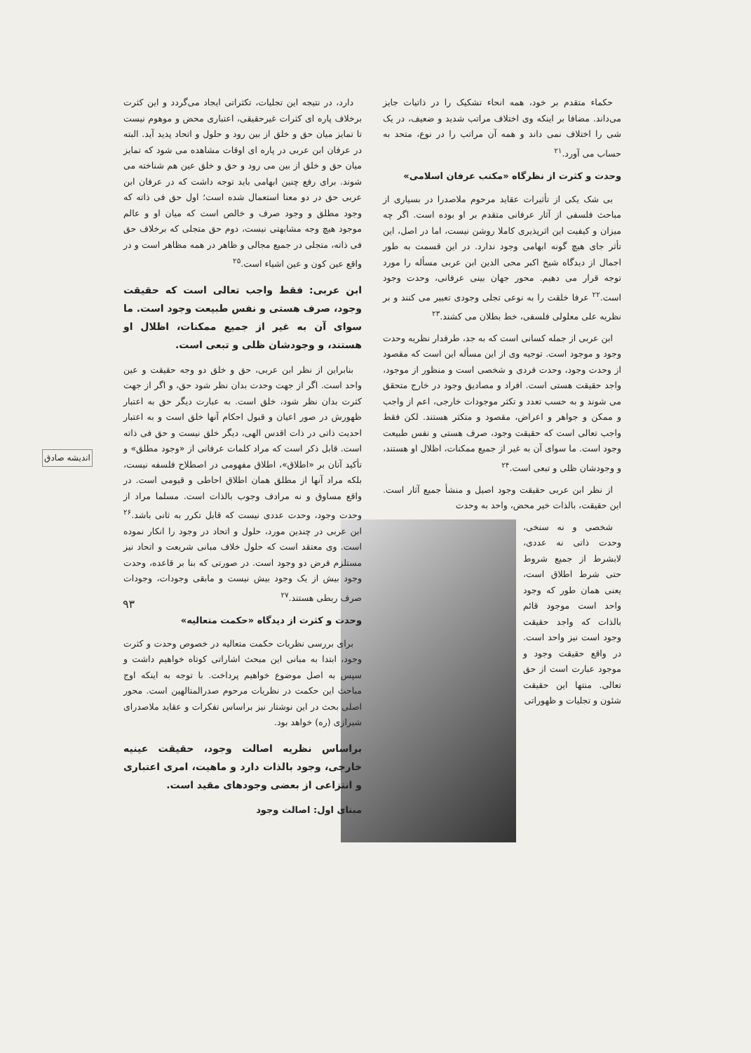حکماء متقدم بر خود، همه انحاء تشکیک را در ذاتیات جایز می‌داند. مضافا بر اینکه وی اختلاف مراتب شدید و ضعیف، در یک شی را اختلاف نمی داند و همه آن مراتب را در نوع، متحد به حساب می آورد.<sup>۲۱</sup>
وحدت و کثرت از نظرگاه «مکتب عرفان اسلامی»
بی شک یکی از تأثیرات عقاید مرحوم ملاصدرا در بسیاری از مباحث فلسفی از آثار عرفانی متقدم بر او بوده است. اگر چه میزان و کیفیت این اثرپذیری کاملا روشن نیست، اما در اصل، این تأثر جای هیچ گونه ابهامی وجود ندارد. در این قسمت به طور اجمال از دیدگاه شیخ اکبر محی الدین ابن عربی مسأله را مورد توجه قرار می دهیم. محور جهان بینی عرفانی، وحدت وجود است.<sup>۲۲</sup> عرفا خلقت را به نوعی تجلی وجودی تعبیر می کنند و بر نظریه علی معلولی فلسفی، خط بطلان می کشند.<sup>۲۳</sup>
ابن عربی از جمله کسانی است که به جد، طرفدار نظریه وحدت وجود و موجود است. توجیه وی از این مسأله این است که مقصود از وحدت وجود، وحدت فردی و شخصی است و منظور از موجود، واجد حقیقت هستی است. افراد و مصادیق وجود در خارج متحقق می شوند و به حسب تعدد و تکثر موجودات خارجی، اعم از واجب و ممکن و جواهر و اعراض، مقصود و متکثر هستند. لکن فقط واجب تعالی است که حقیقت وجود، صرف هستی و نفس طبیعت وجود است. ما سوای آن به غیر از جمیع ممکنات، اظلال او هستند، و وجودشان ظلی و تبعی است.<sup>۲۴</sup>
از نظر ابن عربی حقیقت وجود اصیل و منشأ جمیع آثار است. این حقیقت، بالذات خیر محض، واحد به وحدت
شخصی و نه سنخی، وحدت ذاتی نه عددی، لابشرط از جمیع شروط حتی شرط اطلاق است، یعنی همان طور که وجود واحد است موجود قائم بالذات که واجد حقیقت وجود است نیز واحد است. در واقع حقیقت وجود و موجود عبارت است از حق تعالی. منتها این حقیقت شئون و تجلیات و ظهوراتی
دارد، در نتیجه این تجلیات، تکثراتی ایجاد می‌گردد و این کثرت برخلاف پاره ای کثرات غیرحقیقی، اعتباری محض و موهوم نیست تا تمایز میان حق و خلق از بین رود و حلول و اتحاد پدید آید. البته در عرفان ابن عربی در پاره ای اوقات مشاهده می شود که تمایز میان حق و خلق از بین می رود و حق و خلق عین هم شناخته می شوند. برای رفع چنین ابهامی باید توجه داشت که در عرفان ابن عربی حق در دو معنا استعمال شده است؛ اول حق فی ذاته که وجود مطلق و وجود صرف و خالص است که میان او و عالم موجود هیچ وجه مشابهتی نیست، دوم حق متجلی که برخلاف حق فی ذاته، متجلی در جمیع مجالی و ظاهر در همه مظاهر است و در واقع عین کون و عین اشیاء است.<sup>۲۵</sup>
ابن عربی: فقط واجب تعالی است که حقیقت وجود، صرف هستی و نفس طبیعت وجود است. ما سوای آن به غیر از جمیع ممکنات، اظلال او هستند، و وجودشان ظلی و تبعی است.
بنابراین از نظر ابن عربی، حق و خلق دو وجه حقیقت و عین واحد است. اگر از جهت وحدت بدان نظر شود حق، و اگر از جهت کثرت بدان نظر شود، خلق است. به عبارت دیگر حق به اعتبار ظهورش در صور اعیان و قبول احکام آنها خلق است و به اعتبار احدیت ذاتی در ذات اقدس الهی، دیگر خلق نیست و حق فی ذاته است. قابل ذکر است که مراد کلمات عرفانی از «وجود مطلق» و تأکید آنان بر «اطلاق»، اطلاق مفهومی در اصطلاح فلسفه نیست، بلکه مراد آنها از مطلق همان اطلاق احاطی و قیومی است. در واقع مساوق و نه مرادف وجوب بالذات است. مسلما مراد از وحدت وجود، وحدت عددی نیست که قابل تکرر به ثانی باشد.<sup>۲۶</sup> ابن عربی در چندین مورد، حلول و اتحاد در وجود را انکار نموده است. وی معتقد است که حلول خلاف مبانی شریعت و اتحاد نیز مستلزم فرض دو وجود است. در صورتی که بنا بر قاعده، وحدت وجود بیش از یک وجود بیش نیست و مابقی وجودات، وجودات صرف ربطی هستند.<sup>۲۷</sup>
وحدت و کثرت از دیدگاه «حکمت متعالیه»
برای بررسی نظریات حکمت متعالیه در خصوص وحدت و کثرت وجود، ابتدا به مبانی این مبحث اشاراتی کوتاه خواهیم داشت و سپس به اصل موضوع خواهیم پرداخت. با توجه به اینکه اوج مباحث این حکمت در نظریات مرحوم صدرالمتالهین است. محور اصلی بحث در این نوشتار نیز براساس تفکرات و عقاید ملاصدرای شیرازی (ره) خواهد بود.
براساس نظریه اصالت وجود، حقیقت عینیه خارجی، وجود بالذات دارد و ماهیت، امری اعتباری و انتزاعی از بعضی وجودهای مقید است.
مبنای اول: اصالت وجود
اندیشه صادق
۹۳